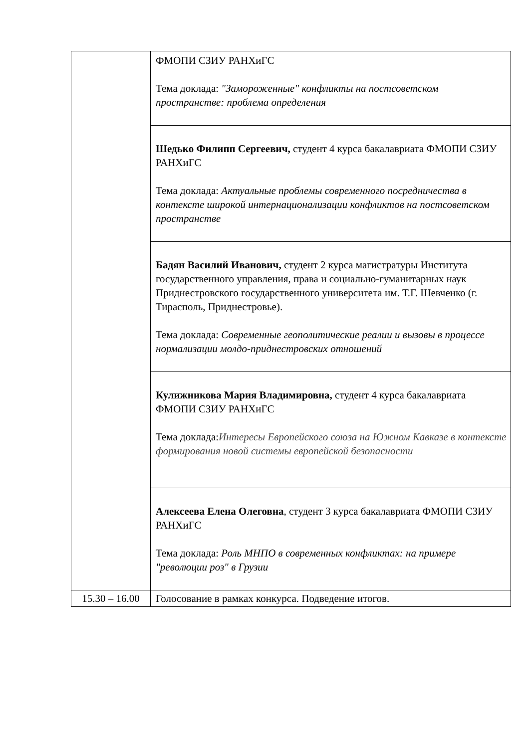| | ФМОПИ СЗИУ РАНХиГС Тема доклада: "Замороженные" конфликты на постсоветском пространстве: проблема определения |
| | Шедько Филипп Сергеевич, студент 4 курса бакалавриата ФМОПИ СЗИУ РАНХиГС Тема доклада: Актуальные проблемы современного посредничества в контексте широкой интернационализации конфликтов на постсоветском пространстве |
| | Бадян Василий Иванович, студент 2 курса магистратуры Института государственного управления, права и социально-гуманитарных наук Приднестровского государственного университета им. Т.Г. Шевченко (г. Тирасполь, Приднестровье). Тема доклада: Современные геополитические реалии и вызовы в процессе нормализации молдо-приднестровских отношений |
| | Кулижникова Мария Владимировна, студент 4 курса бакалавриата ФМОПИ СЗИУ РАНХиГС Тема доклада: Интересы Европейского союза на Южном Кавказе в контексте формирования новой системы европейской безопасности |
| | Алексеева Елена Олеговна , студент 3 курса бакалавриата ФМОПИ СЗИУ РАНХиГС Тема доклада: Роль МНПО в современных конфликтах: на примере "революции роз" в Грузии |
| 15.30 – 16.00 | Голосование в рамках конкурса. Подведение итогов. |